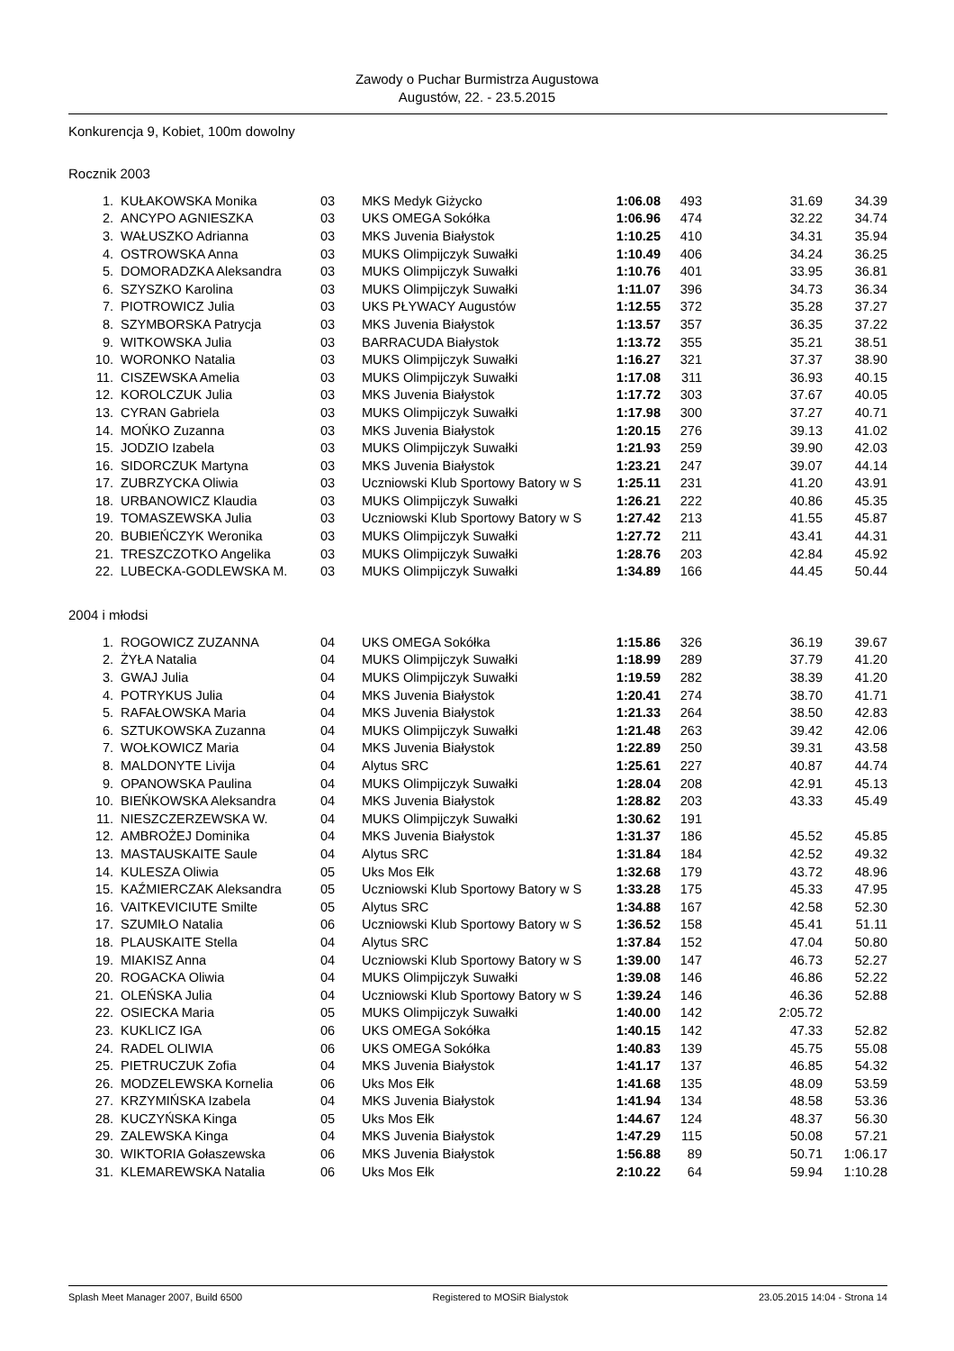Zawody o Puchar Burmistrza Augustowa
Augustów, 22. - 23.5.2015
Konkurencja 9, Kobiet, 100m dowolny
Rocznik 2003
| 1. | KUŁAKOWSKA Monika | 03 | MKS Medyk Giżycko | 1:06.08 | 493 | 31.69 | 34.39 |
| 2. | ANCYPO AGNIESZKA | 03 | UKS OMEGA Sokółka | 1:06.96 | 474 | 32.22 | 34.74 |
| 3. | WAŁUSZKO Adrianna | 03 | MKS Juvenia Białystok | 1:10.25 | 410 | 34.31 | 35.94 |
| 4. | OSTROWSKA Anna | 03 | MUKS Olimpijczyk Suwałki | 1:10.49 | 406 | 34.24 | 36.25 |
| 5. | DOMORADZKA Aleksandra | 03 | MUKS Olimpijczyk Suwałki | 1:10.76 | 401 | 33.95 | 36.81 |
| 6. | SZYSZKO Karolina | 03 | MUKS Olimpijczyk Suwałki | 1:11.07 | 396 | 34.73 | 36.34 |
| 7. | PIOTROWICZ Julia | 03 | UKS PŁYWACY Augustów | 1:12.55 | 372 | 35.28 | 37.27 |
| 8. | SZYMBORSKA Patrycja | 03 | MKS Juvenia Białystok | 1:13.57 | 357 | 36.35 | 37.22 |
| 9. | WITKOWSKA Julia | 03 | BARRACUDA Białystok | 1:13.72 | 355 | 35.21 | 38.51 |
| 10. | WORONKO Natalia | 03 | MUKS Olimpijczyk Suwałki | 1:16.27 | 321 | 37.37 | 38.90 |
| 11. | CISZEWSKA Amelia | 03 | MUKS Olimpijczyk Suwałki | 1:17.08 | 311 | 36.93 | 40.15 |
| 12. | KOROLCZUK Julia | 03 | MKS Juvenia Białystok | 1:17.72 | 303 | 37.67 | 40.05 |
| 13. | CYRAN Gabriela | 03 | MUKS Olimpijczyk Suwałki | 1:17.98 | 300 | 37.27 | 40.71 |
| 14. | MOŃKO Zuzanna | 03 | MKS Juvenia Białystok | 1:20.15 | 276 | 39.13 | 41.02 |
| 15. | JODZIO Izabela | 03 | MUKS Olimpijczyk Suwałki | 1:21.93 | 259 | 39.90 | 42.03 |
| 16. | SIDORCZUK Martyna | 03 | MKS Juvenia Białystok | 1:23.21 | 247 | 39.07 | 44.14 |
| 17. | ZUBRZYCKA Oliwia | 03 | Uczniowski Klub Sportowy Batory w S | 1:25.11 | 231 | 41.20 | 43.91 |
| 18. | URBANOWICZ Klaudia | 03 | MUKS Olimpijczyk Suwałki | 1:26.21 | 222 | 40.86 | 45.35 |
| 19. | TOMASZEWSKA Julia | 03 | Uczniowski Klub Sportowy Batory w S | 1:27.42 | 213 | 41.55 | 45.87 |
| 20. | BUBIEŃCZYK Weronika | 03 | MUKS Olimpijczyk Suwałki | 1:27.72 | 211 | 43.41 | 44.31 |
| 21. | TRESZCZOTKO Angelika | 03 | MUKS Olimpijczyk Suwałki | 1:28.76 | 203 | 42.84 | 45.92 |
| 22. | LUBECKA-GODLEWSKA M. | 03 | MUKS Olimpijczyk Suwałki | 1:34.89 | 166 | 44.45 | 50.44 |
2004 i młodsi
| 1. | ROGOWICZ ZUZANNA | 04 | UKS OMEGA Sokółka | 1:15.86 | 326 | 36.19 | 39.67 |
| 2. | ŻYŁA Natalia | 04 | MUKS Olimpijczyk Suwałki | 1:18.99 | 289 | 37.79 | 41.20 |
| 3. | GWAJ Julia | 04 | MUKS Olimpijczyk Suwałki | 1:19.59 | 282 | 38.39 | 41.20 |
| 4. | POTRYKUS Julia | 04 | MKS Juvenia Białystok | 1:20.41 | 274 | 38.70 | 41.71 |
| 5. | RAFAŁOWSKA Maria | 04 | MKS Juvenia Białystok | 1:21.33 | 264 | 38.50 | 42.83 |
| 6. | SZTUKOWSKA Zuzanna | 04 | MUKS Olimpijczyk Suwałki | 1:21.48 | 263 | 39.42 | 42.06 |
| 7. | WOŁKOWICZ Maria | 04 | MKS Juvenia Białystok | 1:22.89 | 250 | 39.31 | 43.58 |
| 8. | MALDONYTE Livija | 04 | Alytus SRC | 1:25.61 | 227 | 40.87 | 44.74 |
| 9. | OPANOWSKA Paulina | 04 | MUKS Olimpijczyk Suwałki | 1:28.04 | 208 | 42.91 | 45.13 |
| 10. | BIEŃKOWSKA Aleksandra | 04 | MKS Juvenia Białystok | 1:28.82 | 203 | 43.33 | 45.49 |
| 11. | NIESZCZERZEWSKA W. | 04 | MUKS Olimpijczyk Suwałki | 1:30.62 | 191 | | |
| 12. | AMBROŻEJ Dominika | 04 | MKS Juvenia Białystok | 1:31.37 | 186 | 45.52 | 45.85 |
| 13. | MASTAUSKAITE Saule | 04 | Alytus SRC | 1:31.84 | 184 | 42.52 | 49.32 |
| 14. | KULESZA Oliwia | 05 | Uks Mos Ełk | 1:32.68 | 179 | 43.72 | 48.96 |
| 15. | KAŹMIERCZAK Aleksandra | 05 | Uczniowski Klub Sportowy Batory w S | 1:33.28 | 175 | 45.33 | 47.95 |
| 16. | VAITKEVICIUTE Smilte | 05 | Alytus SRC | 1:34.88 | 167 | 42.58 | 52.30 |
| 17. | SZUMIŁO Natalia | 06 | Uczniowski Klub Sportowy Batory w S | 1:36.52 | 158 | 45.41 | 51.11 |
| 18. | PLAUSKAITE Stella | 04 | Alytus SRC | 1:37.84 | 152 | 47.04 | 50.80 |
| 19. | MIAKISZ Anna | 04 | Uczniowski Klub Sportowy Batory w S | 1:39.00 | 147 | 46.73 | 52.27 |
| 20. | ROGACKA Oliwia | 04 | MUKS Olimpijczyk Suwałki | 1:39.08 | 146 | 46.86 | 52.22 |
| 21. | OLEŃSKA Julia | 04 | Uczniowski Klub Sportowy Batory w S | 1:39.24 | 146 | 46.36 | 52.88 |
| 22. | OSIECKA Maria | 05 | MUKS Olimpijczyk Suwałki | 1:40.00 | 142 | 2:05.72 | |
| 23. | KUKLICZ IGA | 06 | UKS OMEGA Sokółka | 1:40.15 | 142 | 47.33 | 52.82 |
| 24. | RADEL OLIWIA | 06 | UKS OMEGA Sokółka | 1:40.83 | 139 | 45.75 | 55.08 |
| 25. | PIETRUCZUK Zofia | 04 | MKS Juvenia Białystok | 1:41.17 | 137 | 46.85 | 54.32 |
| 26. | MODZELEWSKA Kornelia | 06 | Uks Mos Ełk | 1:41.68 | 135 | 48.09 | 53.59 |
| 27. | KRZYMIŃSKA Izabela | 04 | MKS Juvenia Białystok | 1:41.94 | 134 | 48.58 | 53.36 |
| 28. | KUCZYŃSKA Kinga | 05 | Uks Mos Ełk | 1:44.67 | 124 | 48.37 | 56.30 |
| 29. | ZALEWSKA Kinga | 04 | MKS Juvenia Białystok | 1:47.29 | 115 | 50.08 | 57.21 |
| 30. | WIKTORIA Gołaszewska | 06 | MKS Juvenia Białystok | 1:56.88 | 89 | 50.71 | 1:06.17 |
| 31. | KLEMAREWSKA Natalia | 06 | Uks Mos Ełk | 2:10.22 | 64 | 59.94 | 1:10.28 |
Splash Meet Manager 2007, Build 6500 Registered to MOSiR Bialystok 23.05.2015 14:04 - Strona 14